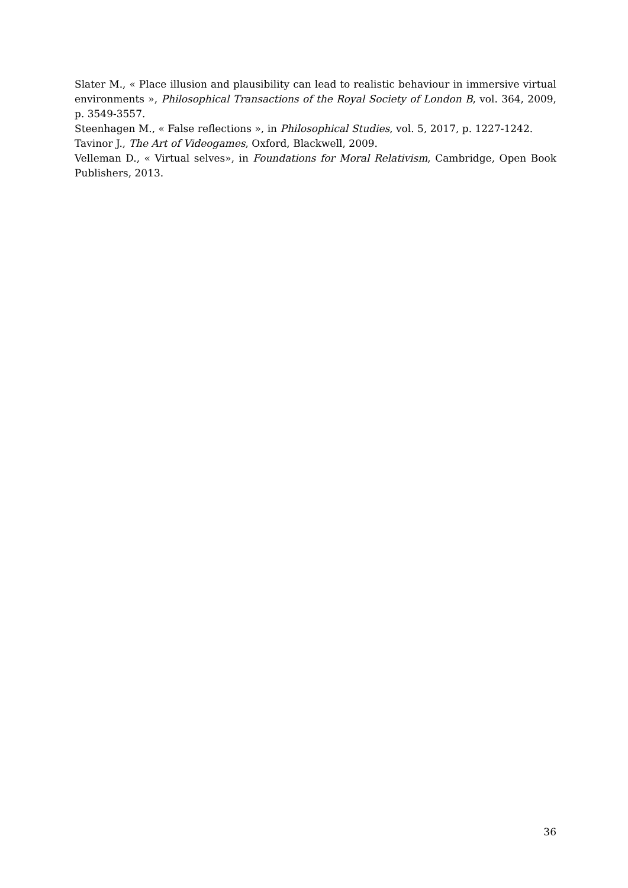Slater M., « Place illusion and plausibility can lead to realistic behaviour in immersive virtual environments », Philosophical Transactions of the Royal Society of London B, vol. 364, 2009, p. 3549-3557.
Steenhagen M., « False reflections », in Philosophical Studies, vol. 5, 2017, p. 1227-1242.
Tavinor J., The Art of Videogames, Oxford, Blackwell, 2009.
Velleman D., « Virtual selves», in Foundations for Moral Relativism, Cambridge, Open Book Publishers, 2013.
36